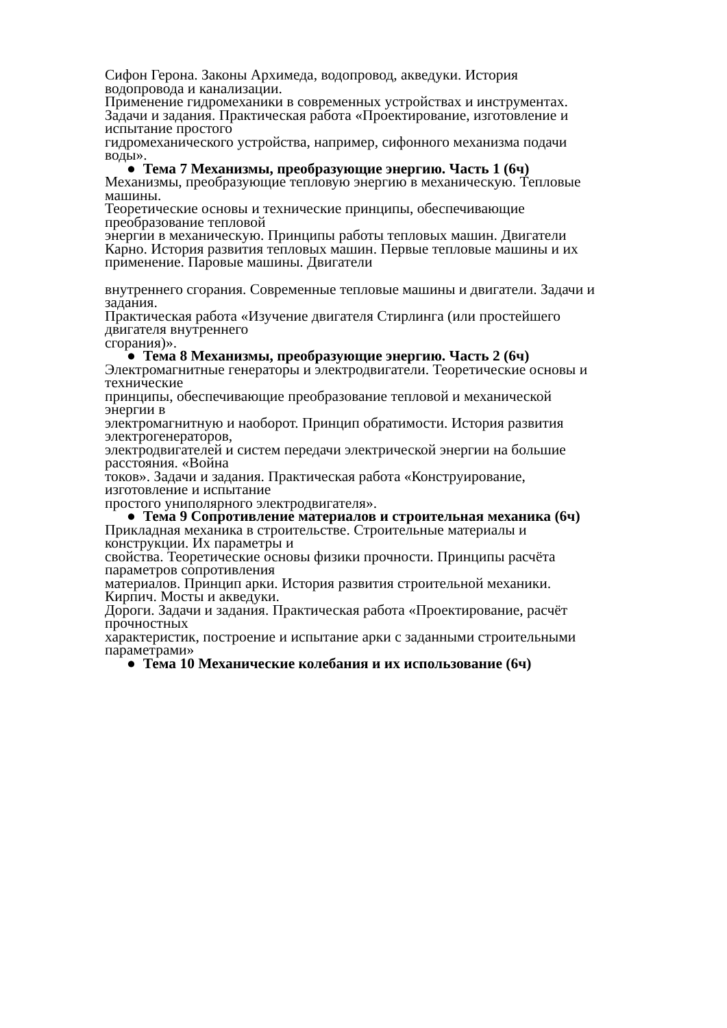Сифон Герона. Законы Архимеда, водопровод, акведуки. История
водопровода и канализации.
Применение гидромеханики в современных устройствах и инструментах.
Задачи и задания. Практическая работа «Проектирование, изготовление и
испытание простого
гидромеханического устройства, например, сифонного механизма подачи
воды».
● Тема 7 Механизмы, преобразующие энергию. Часть 1 (6ч)
Механизмы, преобразующие тепловую энергию в механическую. Тепловые
машины.
Теоретические основы и технические принципы, обеспечивающие
преобразование тепловой
энергии в механическую. Принципы работы тепловых машин. Двигатели
Карно. История развития тепловых машин. Первые тепловые машины и их
применение. Паровые машины. Двигатели
внутреннего сгорания. Современные тепловые машины и двигатели. Задачи и
задания.
Практическая работа «Изучение двигателя Стирлинга (или простейшего
двигателя внутреннего
сгорания)».
● Тема 8 Механизмы, преобразующие энергию. Часть 2 (6ч)
Электромагнитные генераторы и электродвигатели. Теоретические основы и
технические
принципы, обеспечивающие преобразование тепловой и механической
энергии в
электромагнитную и наоборот. Принцип обратимости. История развития
электрогенераторов,
электродвигателей и систем передачи электрической энергии на большие
расстояния. «Война
токов». Задачи и задания. Практическая работа «Конструирование,
изготовление и испытание
простого униполярного электродвигателя».
● Тема 9 Сопротивление материалов и строительная механика (6ч)
Прикладная механика в строительстве. Строительные материалы и
конструкции. Их параметры и
свойства. Теоретические основы физики прочности. Принципы расчёта
параметров сопротивления
материалов. Принцип арки. История развития строительной механики.
Кирпич. Мосты и акведуки.
Дороги. Задачи и задания. Практическая работа «Проектирование, расчёт
прочностных
характеристик, построение и испытание арки с заданными строительными
параметрами»
● Тема 10 Механические колебания и их использование (6ч)